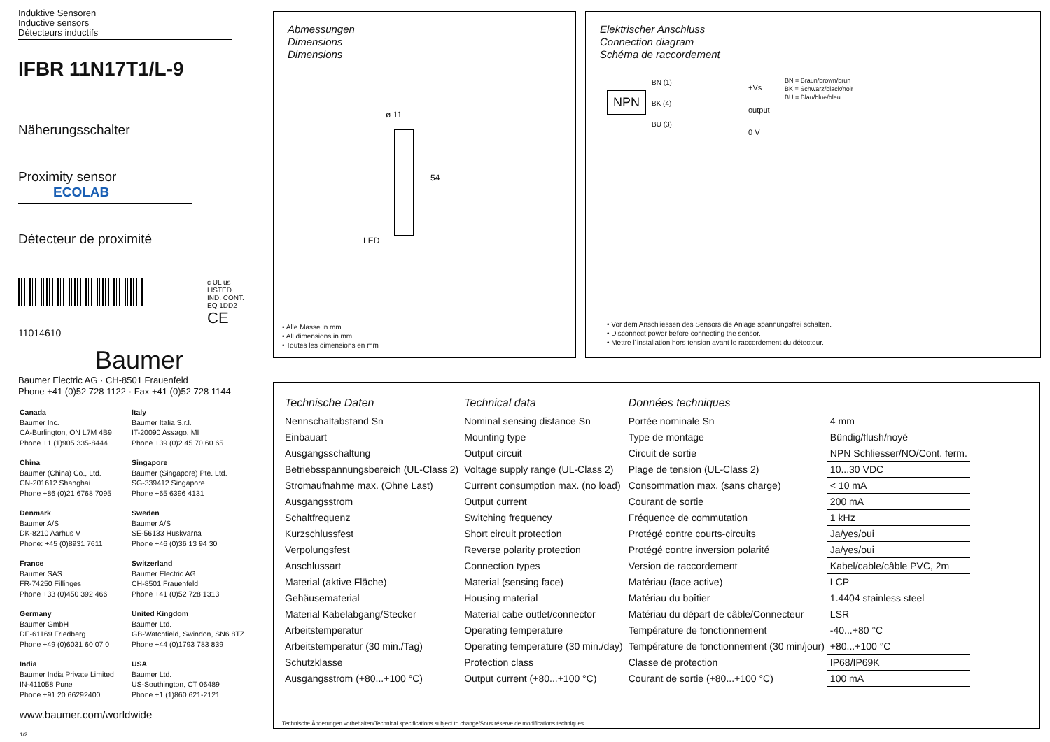Induktive Sensoren
Inductive sensors
Détecteurs inductifs
IFBR 11N17T1/L-9
Näherungsschalter
Proximity sensor ECOLAB
Détecteur de proximité
c UL us LISTED
IND. CONT. EQ 1DD2
CE
11014610
Baumer
Baumer Electric AG · CH-8501 Frauenfeld
Phone +41 (0)52 728 1122 · Fax +41 (0)52 728 1144
Abmessungen
Dimensions
Dimensions
ø 11
54
LED
• Alle Masse in mm
• All dimensions in mm
• Toutes les dimensions en mm
Elektrischer Anschluss
Connection diagram
Schéma de raccordement
NPN
BN (1)
BK (4)
BU (3)
+Vs
output
0 V
BN = Braun/brown/brun
BK = Schwarz/black/noir
BU = Blau/blue/bleu
• Vor dem Anschliessen des Sensors die Anlage spannungsfrei schalten.
• Disconnect power before connecting the sensor.
• Mettre l´installation hors tension avant le raccordement du détecteur.
Canada
Baumer Inc.
CA-Burlington, ON L7M 4B9
Phone +1 (1)905 335-8444
Italy
Baumer Italia S.r.l.
IT-20090 Assago, MI
Phone +39 (0)2 45 70 60 65
China
Baumer (China) Co., Ltd.
CN-201612 Shanghai
Phone +86 (0)21 6768 7095
Singapore
Baumer (Singapore) Pte. Ltd.
SG-339412 Singapore
Phone +65 6396 4131
Denmark
Baumer A/S
DK-8210 Aarhus V
Phone: +45 (0)8931 7611
Sweden
Baumer A/S
SE-56133 Huskvarna
Phone +46 (0)36 13 94 30
France
Baumer SAS
FR-74250 Fillinges
Phone +33 (0)450 392 466
Switzerland
Baumer Electric AG
CH-8501 Frauenfeld
Phone +41 (0)52 728 1313
Germany
Baumer GmbH
DE-61169 Friedberg
Phone +49 (0)6031 60 07 0
United Kingdom
Baumer Ltd.
GB-Watchfield, Swindon, SN6 8TZ
Phone +44 (0)1793 783 839
India
Baumer India Private Limited
IN-411058 Pune
Phone +91 20 66292400
USA
Baumer Ltd.
US-Southington, CT 06489
Phone +1 (1)860 621-2121
www.baumer.com/worldwide
1/2
| Technische Daten | Technical data | Données techniques | |
| Nennschaltabstand Sn | Nominal sensing distance Sn | Portée nominale Sn | 4 mm |
| Einbauart | Mounting type | Type de montage | Bündig/flush/noyé |
| Ausgangsschaltung | Output circuit | Circuit de sortie | NPN Schliesser/NO/Cont. ferm. |
| Betriebsspannungsbereich (UL-Class 2) | Voltage supply range (UL-Class 2) | Plage de tension (UL-Class 2) | 10...30 VDC |
| Stromaufnahme max. (Ohne Last) | Current consumption max. (no load) | Consommation max. (sans charge) | < 10 mA |
| Ausgangsstrom | Output current | Courant de sortie | 200 mA |
| Schaltfrequenz | Switching frequency | Fréquence de commutation | 1 kHz |
| Kurzschlussfest | Short circuit protection | Protégé contre courts-circuits | Ja/yes/oui |
| Verpolungsfest | Reverse polarity protection | Protégé contre inversion polarité | Ja/yes/oui |
| Anschlussart | Connection types | Version de raccordement | Kabel/cable/câble PVC, 2m |
| Material (aktive Fläche) | Material (sensing face) | Matériau (face active) | LCP |
| Gehäusematerial | Housing material | Matériau du boîtier | 1.4404 stainless steel |
| Material Kabelabgang/Stecker | Material cabe outlet/connector | Matériau du départ de câble/Connecteur | LSR |
| Arbeitstemperatur | Operating temperature | Température de fonctionnement | -40...+80 °C |
| Arbeitstemperatur (30 min./Tag) | Operating temperature (30 min./day) | Température de fonctionnement (30 min/jour) | +80...+100 °C |
| Schutzklasse | Protection class | Classe de protection | IP68/IP69K |
| Ausgangsstrom (+80...+100 °C) | Output current (+80...+100 °C) | Courant de sortie (+80...+100 °C) | 100 mA |
Technische Änderungen vorbehalten/Technical specifications subject to change/Sous réserve de modifications techniques